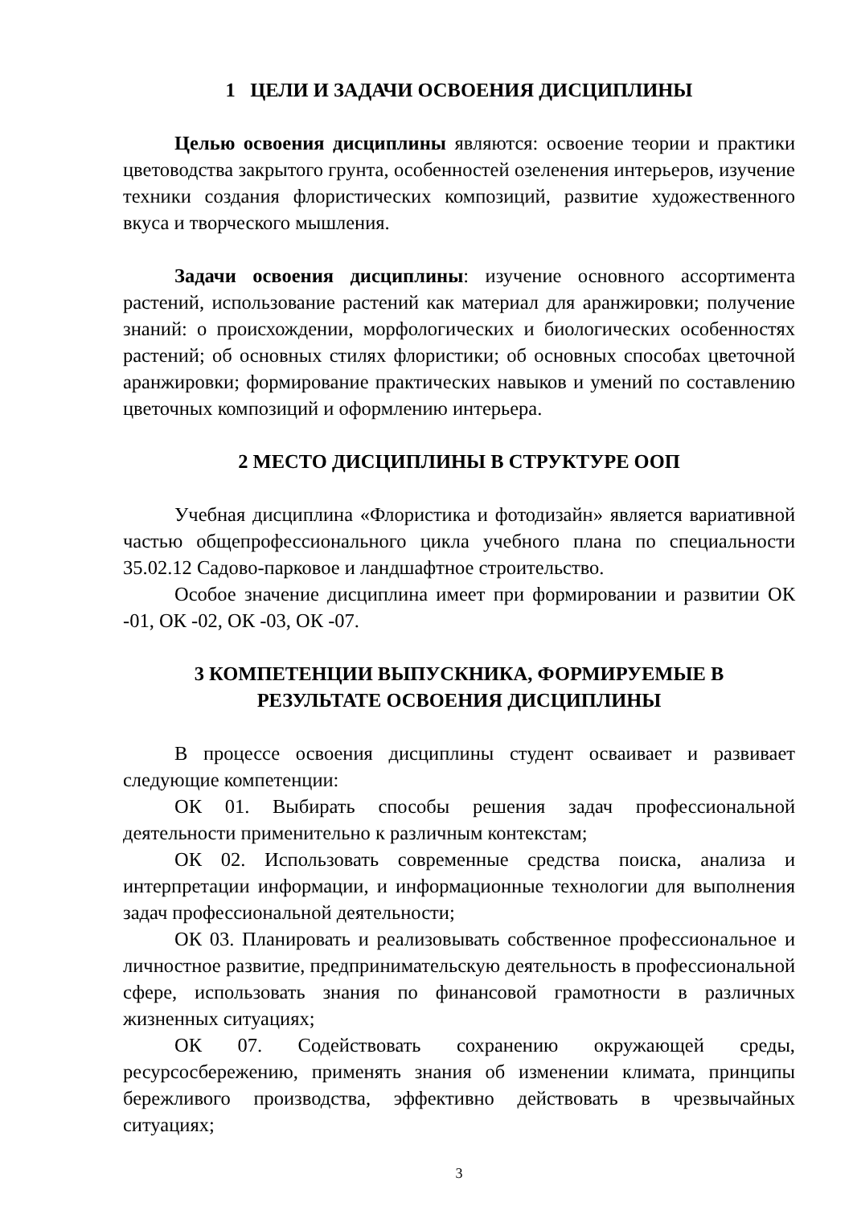1 ЦЕЛИ И ЗАДАЧИ ОСВОЕНИЯ ДИСЦИПЛИНЫ
Целью освоения дисциплины являются: освоение теории и практики цветоводства закрытого грунта, особенностей озеленения интерьеров, изучение техники создания флористических композиций, развитие художественного вкуса и творческого мышления.
Задачи освоения дисциплины: изучение основного ассортимента растений, использование растений как материал для аранжировки; получение знаний: о происхождении, морфологических и биологических особенностях растений; об основных стилях флористики; об основных способах цветочной аранжировки; формирование практических навыков и умений по составлению цветочных композиций и оформлению интерьера.
2 МЕСТО ДИСЦИПЛИНЫ В СТРУКТУРЕ ООП
Учебная дисциплина «Флористика и фотодизайн» является вариативной частью общепрофессионального цикла учебного плана по специальности 35.02.12 Садово-парковое и ландшафтное строительство.
Особое значение дисциплина имеет при формировании и развитии ОК -01, ОК -02, ОК -03, ОК -07.
3 КОМПЕТЕНЦИИ ВЫПУСКНИКА, ФОРМИРУЕМЫЕ В
РЕЗУЛЬТАТЕ ОСВОЕНИЯ ДИСЦИПЛИНЫ
В процессе освоения дисциплины студент осваивает и развивает следующие компетенции:
ОК 01. Выбирать способы решения задач профессиональной деятельности применительно к различным контекстам;
ОК 02. Использовать современные средства поиска, анализа и интерпретации информации, и информационные технологии для выполнения задач профессиональной деятельности;
ОК 03. Планировать и реализовывать собственное профессиональное и личностное развитие, предпринимательскую деятельность в профессиональной сфере, использовать знания по финансовой грамотности в различных жизненных ситуациях;
ОК 07. Содействовать сохранению окружающей среды, ресурсосбережению, применять знания об изменении климата, принципы бережливого производства, эффективно действовать в чрезвычайных ситуациях;
3